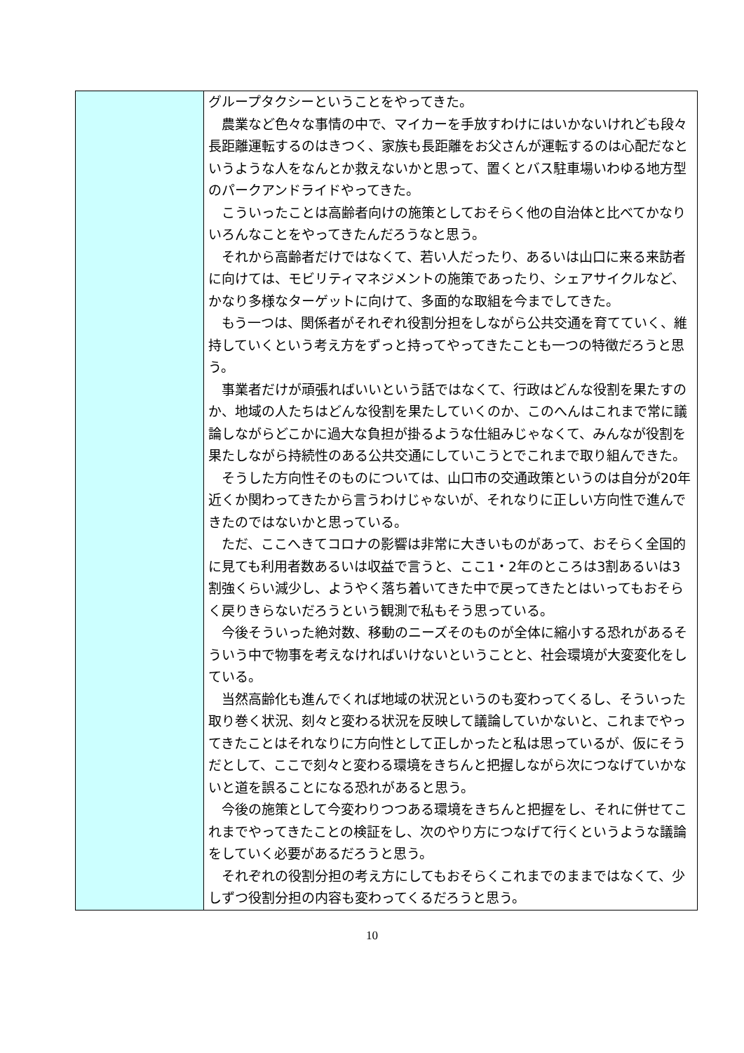| | グループタクシーということをやってきた。 農業など色々な事情の中で、マイカーを手放すわけにはいかないけれども段々長距離運転するのはきつく、家族も長距離をお父さんが運転するのは心配だなというような人をなんとか救えないかと思って、置くとバス駐車場いわゆる地方型のパークアンドライドやってきた。 こういったことは高齢者向けの施策としておそらく他の自治体と比べてかなりいろんなことをやってきたんだろうなと思う。 それから高齢者だけではなくて、若い人だったり、あるいは山口に来る来訪者に向けては、モビリティマネジメントの施策であったり、シェアサイクルなど、かなり多様なターゲットに向けて、多面的な取組を今までしてきた。 もう一つは、関係者がそれぞれ役割分担をしながら公共交通を育てていく、維持していくという考え方をずっと持ってやってきたことも一つの特徴だろうと思う。 事業者だけが頑張ればいいという話ではなくて、行政はどんな役割を果たすのか、地域の人たちはどんな役割を果たしていくのか、このへんはこれまで常に議論しながらどこかに過大な負担が掛るような仕組みじゃなくて、みんなが役割を果たしながら持続性のある公共交通にしていこうとでこれまで取り組んできた。 そうした方向性そのものについては、山口市の交通政策というのは自分が20年近くか関わってきたから言うわけじゃないが、それなりに正しい方向性で進んできたのではないかと思っている。 ただ、ここへきてコロナの影響は非常に大きいものがあって、おそらく全国的に見ても利用者数あるいは収益で言うと、ここ1・2年のところは3割あるいは3割強くらい減少し、ようやく落ち着いてきた中で戻ってきたとはいってもおそらく戻りきらないだろうという観測で私もそう思っている。 今後そういった絶対数、移動のニーズそのものが全体に縮小する恐れがあるそういう中で物事を考えなければいけないということと、社会環境が大変変化をしている。 当然高齢化も進んでくれば地域の状況というのも変わってくるし、そういった取り巻く状況、刻々と変わる状況を反映して議論していかないと、これまでやってきたことはそれなりに方向性として正しかったと私は思っているが、仮にそうだとして、ここで刻々と変わる環境をきちんと把握しながら次につなげていかないと道を誤ることになる恐れがあると思う。 今後の施策として今変わりつつある環境をきちんと把握をし、それに併せてこれまでやってきたことの検証をし、次のやり方につなげて行くというような議論をしていく必要があるだろうと思う。 それぞれの役割分担の考え方にしてもおそらくこれまでのままではなくて、少しずつ役割分担の内容も変わってくるだろうと思う。 |
10